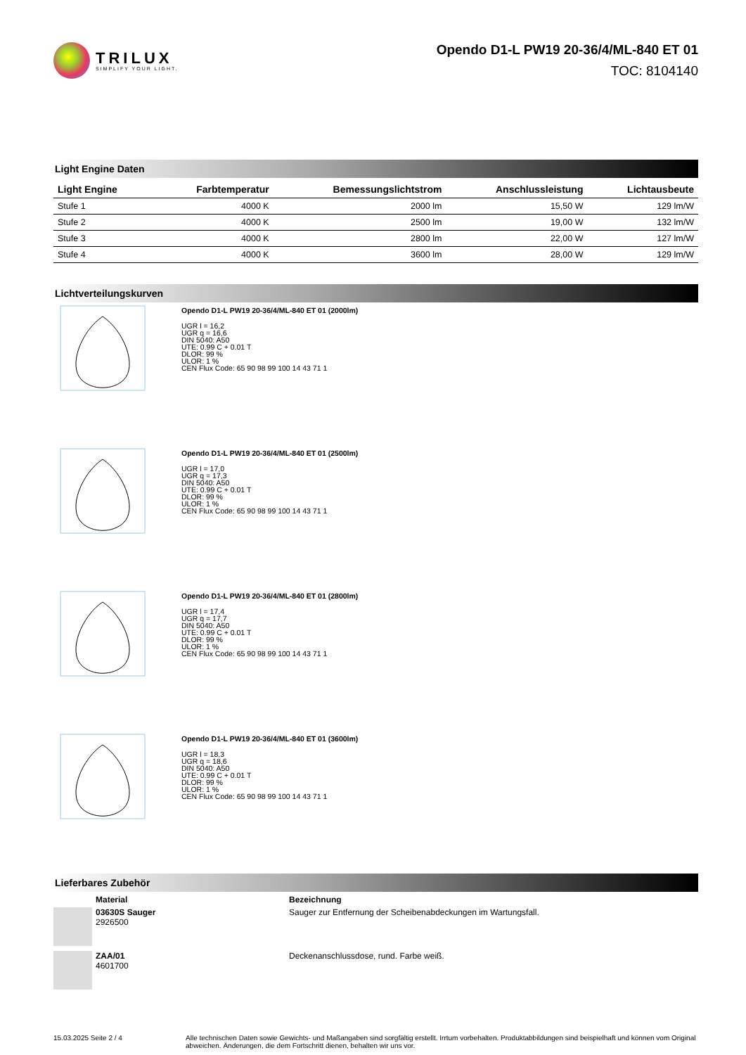TRILUX
SIMPLIFY YOUR LIGHT.
Opendo D1-L PW19 20-36/4/ML-840 ET 01
TOC: 8104140
Light Engine Daten
| Light Engine | Farbtemperatur | Bemessungslichtstrom | Anschlussleistung | Lichtausbeute |
| --- | --- | --- | --- | --- |
| Stufe 1 | 4000 K | 2000 lm | 15,50 W | 129 lm/W |
| Stufe 2 | 4000 K | 2500 lm | 19,00 W | 132 lm/W |
| Stufe 3 | 4000 K | 2800 lm | 22,00 W | 127 lm/W |
| Stufe 4 | 4000 K | 3600 lm | 28,00 W | 129 lm/W |
Lichtverteilungskurven
Opendo D1-L PW19 20-36/4/ML-840 ET 01 (2000lm)
UGR l = 16,2
UGR q = 16,6
DIN 5040: A50
UTE: 0.99 C + 0.01 T
DLOR: 99 %
ULOR: 1 %
CEN Flux Code: 65 90 98 99 100 14 43 71 1
Opendo D1-L PW19 20-36/4/ML-840 ET 01 (2500lm)
UGR l = 17,0
UGR q = 17,3
DIN 5040: A50
UTE: 0.99 C + 0.01 T
DLOR: 99 %
ULOR: 1 %
CEN Flux Code: 65 90 98 99 100 14 43 71 1
Opendo D1-L PW19 20-36/4/ML-840 ET 01 (2800lm)
UGR l = 17,4
UGR q = 17,7
DIN 5040: A50
UTE: 0.99 C + 0.01 T
DLOR: 99 %
ULOR: 1 %
CEN Flux Code: 65 90 98 99 100 14 43 71 1
Opendo D1-L PW19 20-36/4/ML-840 ET 01 (3600lm)
UGR l = 18,3
UGR q = 18,6
DIN 5040: A50
UTE: 0.99 C + 0.01 T
DLOR: 99 %
ULOR: 1 %
CEN Flux Code: 65 90 98 99 100 14 43 71 1
Lieferbares Zubehör
Material Bezeichnung
03630S Sauger
2926500
Sauger zur Entfernung der Scheibenabdeckungen im Wartungsfall.
ZAA/01
4601700
Deckenanschlussdose, rund. Farbe weiß.
15.03.2025 Seite 2 / 4 Alle technischen Daten sowie Gewichts- und Maßangaben sind sorgfältig erstellt. Irrtum vorbehalten. Produktabbildungen sind beispielhaft und können vom Original abweichen. Änderungen, die dem Fortschritt dienen, behalten wir uns vor.